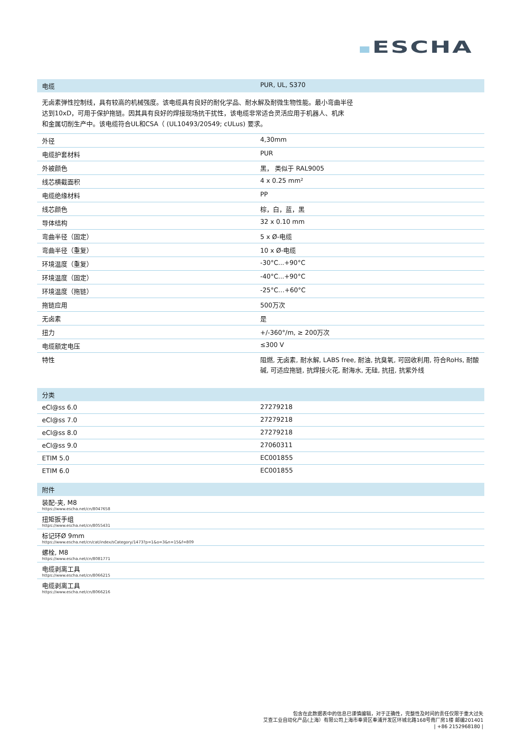ESCHA
| 电缆 | PUR, UL, S370 |
| --- | --- |
无卤素弹性控制线，具有较高的机械强度。该电缆具有良好的耐化学品、耐水解及耐微生物性能。最小弯曲半径
达到10xD，可用于保护拖链。因其具有良好的焊接现场抗干扰性，该电缆非常适合灵活应用于机器人、机床
和金属切削生产中。该电缆符合UL和CSA（ (UL10493/20549; cULus) 要求。
| 外径 | 4,30mm |
| 电缆护套材料 | PUR |
| 外被颜色 | 黑， 类似于 RAL9005 |
| 线芯横截面积 | 4 x 0.25 mm² |
| 电缆绝缘材料 | PP |
| 线芯颜色 | 棕，白，蓝，黑 |
| 导体结构 | 32 x 0.10 mm |
| 弯曲半径（固定） | 5 x Ø-电缆 |
| 弯曲半径（重复） | 10 x Ø-电缆 |
| 环境温度（重复） | -30°C...+90°C |
| 环境温度（固定） | -40°C...+90°C |
| 环境温度（拖链） | -25°C…+60°C |
| 拖链应用 | 500万次 |
| 无卤素 | 是 |
| 扭力 | +/-360°/m, ≥ 200万次 |
| 电缆额定电压 | ≤300 V |
| 特性 | 阻燃, 无卤素, 耐水解, LABS free, 耐油, 抗臭氧, 可回收利用, 符合RoHs, 耐酸碱, 可适应拖链, 抗焊接火花, 耐海水, 无硅, 抗扭, 抗紫外线 |
| 分类 | |
| --- | --- |
| eCl@ss 6.0 | 27279218 |
| eCl@ss 7.0 | 27279218 |
| eCl@ss 8.0 | 27279218 |
| eCl@ss 9.0 | 27060311 |
| ETIM 5.0 | EC001855 |
| ETIM 6.0 | EC001855 |
| 附件 |
| --- |
| 装配-夹, M8 https://www.escha.net/cn/8047658 |
| 扭矩扳手组 https://www.escha.net/cn/8055431 |
| 标记环Ø 9mm https://www.escha.net/cn/cat/index/sCategory/1473?p=1&o=3&n=15&f=809 |
| 螺栓, M8 https://www.escha.net/cn/8081771 |
| 电缆剥离工具 https://www.escha.net/cn/8066215 |
| 电缆剥离工具 https://www.escha.net/cn/8066216 |
包含在此数据表中的信息已谨慎编辑，对于正确性，完整性及时间的责任仅限于重大过失
艾查工业自动化产品(上海）有限公司上海市奉贤区奉浦开发区环城北路168号南厂房1楼 邮编201401
| +86 2152968180 |